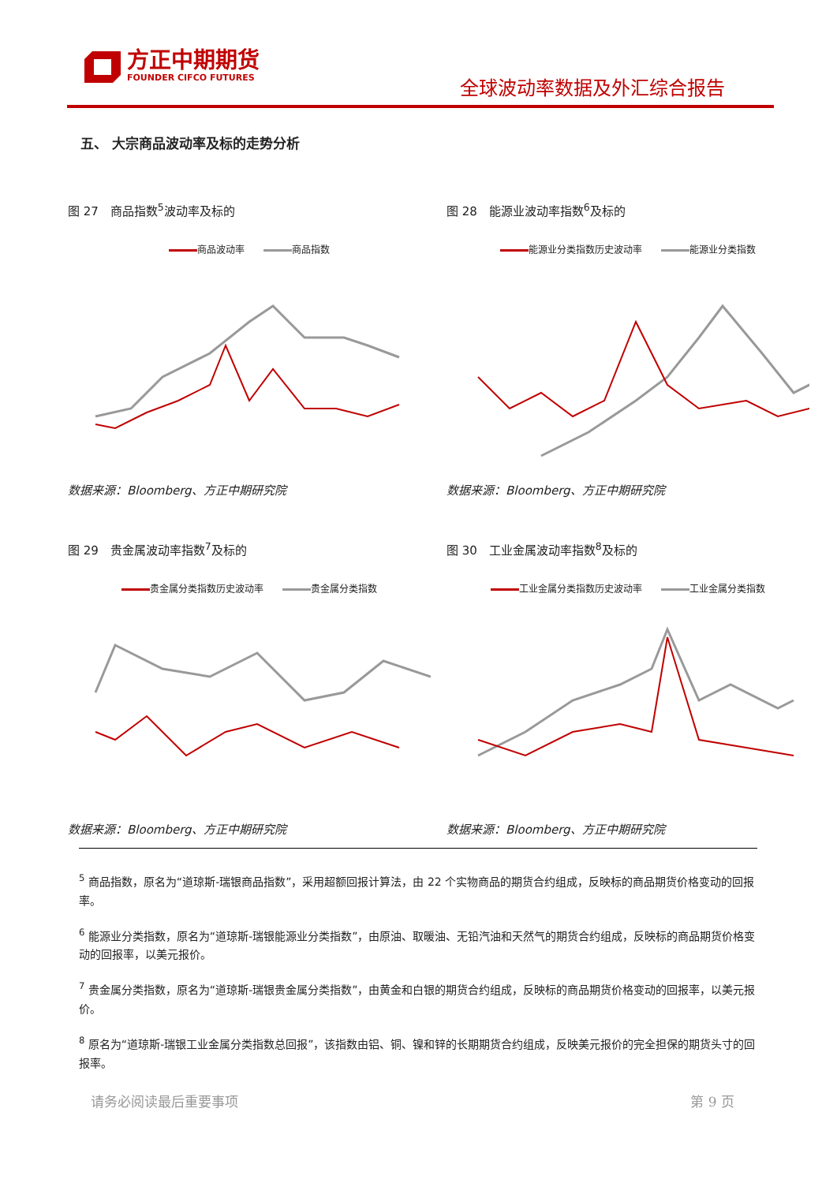方正中期期货
FOUNDER CIFCO FUTURES
全球波动率数据及外汇综合报告
五、 大宗商品波动率及标的走势分析
图 27　商品指数<sup>5</sup>波动率及标的
商品波动率 商品指数
数据来源：Bloomberg、方正中期研究院
图 28　能源业波动率指数<sup>6</sup>及标的
能源业分类指数历史波动率 能源业分类指数
数据来源：Bloomberg、方正中期研究院
图 29　贵金属波动率指数<sup>7</sup>及标的
贵金属分类指数历史波动率 贵金属分类指数
数据来源：Bloomberg、方正中期研究院
图 30　工业金属波动率指数<sup>8</sup>及标的
工业金属分类指数历史波动率 工业金属分类指数
数据来源：Bloomberg、方正中期研究院
<sup>5</sup> 商品指数，原名为“道琼斯-瑞银商品指数”，采用超额回报计算法，由 22 个实物商品的期货合约组成，反映标的商品期货价格变动的回报率。
<sup>6</sup> 能源业分类指数，原名为“道琼斯-瑞银能源业分类指数”，由原油、取暖油、无铅汽油和天然气的期货合约组成，反映标的商品期货价格变动的回报率，以美元报价。
<sup>7</sup> 贵金属分类指数，原名为“道琼斯-瑞银贵金属分类指数”，由黄金和白银的期货合约组成，反映标的商品期货价格变动的回报率，以美元报价。
<sup>8</sup> 原名为“道琼斯-瑞银工业金属分类指数总回报”，该指数由铝、铜、镍和锌的长期期货合约组成，反映美元报价的完全担保的期货头寸的回报率。
请务必阅读最后重要事项 第 9 页